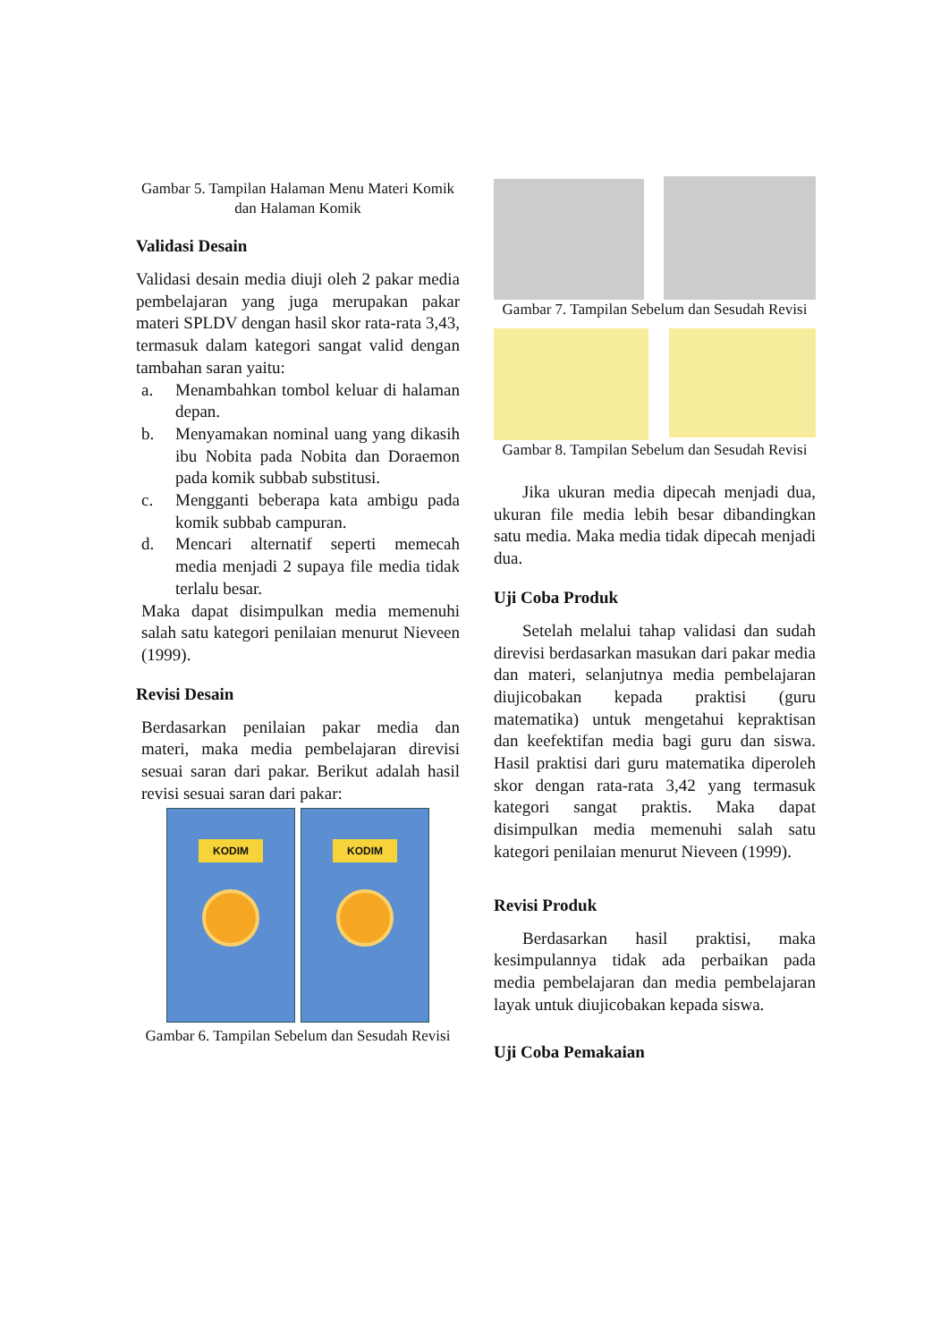Gambar 5. Tampilan Halaman Menu Materi Komik dan Halaman Komik
Validasi Desain
Validasi desain media diuji oleh 2 pakar media pembelajaran yang juga merupakan pakar materi SPLDV dengan hasil skor rata-rata 3,43, termasuk dalam kategori sangat valid dengan tambahan saran yaitu:
a. Menambahkan tombol keluar di halaman depan.
b. Menyamakan nominal uang yang dikasih ibu Nobita pada Nobita dan Doraemon pada komik subbab substitusi.
c. Mengganti beberapa kata ambigu pada komik subbab campuran.
d. Mencari alternatif seperti memecah media menjadi 2 supaya file media tidak terlalu besar.
Maka dapat disimpulkan media memenuhi salah satu kategori penilaian menurut Nieveen (1999).
Revisi Desain
Berdasarkan penilaian pakar media dan materi, maka media pembelajaran direvisi sesuai saran dari pakar. Berikut adalah hasil revisi sesuai saran dari pakar:
KODIM KODIM
Gambar 6. Tampilan Sebelum dan Sesudah Revisi
Gambar 7. Tampilan Sebelum dan Sesudah Revisi
Gambar 8. Tampilan Sebelum dan Sesudah Revisi
Jika ukuran media dipecah menjadi dua, ukuran file media lebih besar dibandingkan satu media. Maka media tidak dipecah menjadi dua.
Uji Coba Produk
Setelah melalui tahap validasi dan sudah direvisi berdasarkan masukan dari pakar media dan materi, selanjutnya media pembelajaran diujicobakan kepada praktisi (guru matematika) untuk mengetahui kepraktisan dan keefektifan media bagi guru dan siswa. Hasil praktisi dari guru matematika diperoleh skor dengan rata-rata 3,42 yang termasuk kategori sangat praktis. Maka dapat disimpulkan media memenuhi salah satu kategori penilaian menurut Nieveen (1999).
Revisi Produk
Berdasarkan hasil praktisi, maka kesimpulannya tidak ada perbaikan pada media pembelajaran dan media pembelajaran layak untuk diujicobakan kepada siswa.
Uji Coba Pemakaian